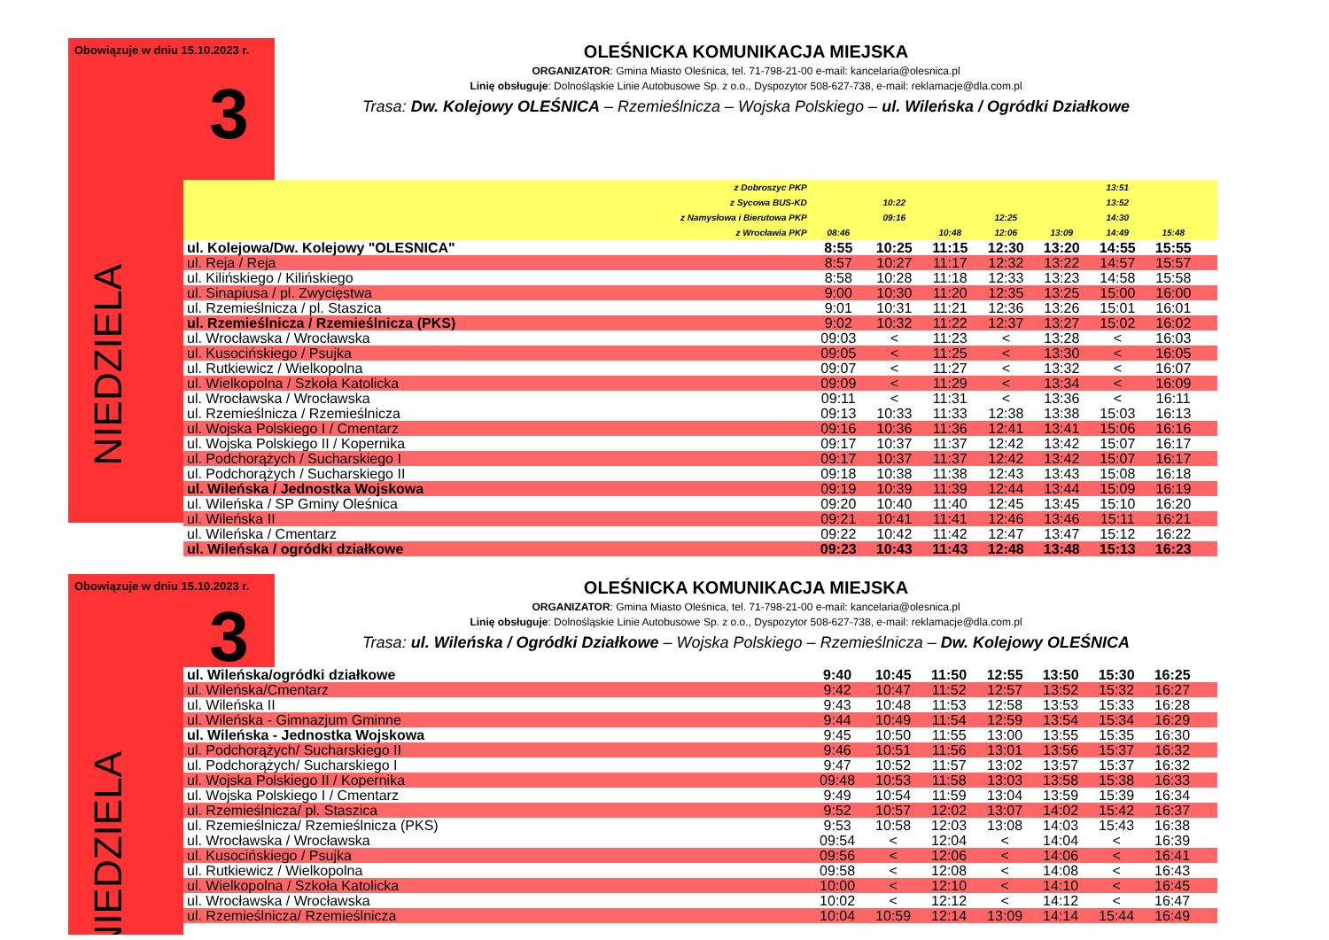Obowiązuje w dniu 15.10.2023 r.
NIEDZIELA
3
OLEŚNICKA KOMUNIKACJA MIEJSKA
ORGANIZATOR: Gmina Miasto Oleśnica, tel. 71-798-21-00 e-mail: kancelaria@olesnica.pl
Linię obsługuje: Dolnośląskie Linie Autobusowe Sp. z o.o., Dyspozytor 508-627-738, e-mail: reklamacje@dla.com.pl
Trasa: Dw. Kolejowy OLEŚNICA – Rzemieślnicza – Wojska Polskiego – ul. Wileńska / Ogródki Działkowe
| z Dobroszyc PKP | | | | | | 13:51 | | |
| z Sycowa BUS-KD | | 10:22 | | | | 13:52 | | |
| z Namysłowa i Bierutowa PKP | | 09:16 | | 12:25 | | 14:30 | | |
| z Wrocławia PKP | 08:46 | | 10:48 | 12:06 | 13:09 | 14:49 | 15:48 | |
| ul. Kolejowa/Dw. Kolejowy "OLESNICA" | 8:55 | 10:25 | 11:15 | 12:30 | 13:20 | 14:55 | 15:55 | |
| ul. Reja / Reja | 8:57 | 10:27 | 11:17 | 12:32 | 13:22 | 14:57 | 15:57 | |
| ul. Kilińskiego / Kilińskiego | 8:58 | 10:28 | 11:18 | 12:33 | 13:23 | 14:58 | 15:58 | |
| ul. Sinapiusa / pl. Zwycięstwa | 9:00 | 10:30 | 11:20 | 12:35 | 13:25 | 15:00 | 16:00 | |
| ul. Rzemieślnicza / pl. Staszica | 9:01 | 10:31 | 11:21 | 12:36 | 13:26 | 15:01 | 16:01 | |
| ul. Rzemieślnicza / Rzemieślnicza (PKS) | 9:02 | 10:32 | 11:22 | 12:37 | 13:27 | 15:02 | 16:02 | |
| ul. Wrocławska / Wrocławska | 09:03 | < | 11:23 | < | 13:28 | < | 16:03 | |
| ul. Kusocińskiego / Psujka | 09:05 | < | 11:25 | < | 13:30 | < | 16:05 | |
| ul. Rutkiewicz / Wielkopolna | 09:07 | < | 11:27 | < | 13:32 | < | 16:07 | |
| ul. Wielkopolna / Szkoła Katolicka | 09:09 | < | 11:29 | < | 13:34 | < | 16:09 | |
| ul. Wrocławska / Wrocławska | 09:11 | < | 11:31 | < | 13:36 | < | 16:11 | |
| ul. Rzemieślnicza / Rzemieślnicza | 09:13 | 10:33 | 11:33 | 12:38 | 13:38 | 15:03 | 16:13 | |
| ul. Wojska Polskiego I / Cmentarz | 09:16 | 10:36 | 11:36 | 12:41 | 13:41 | 15:06 | 16:16 | |
| ul. Wojska Polskiego II / Kopernika | 09:17 | 10:37 | 11:37 | 12:42 | 13:42 | 15:07 | 16:17 | |
| ul. Podchorążych / Sucharskiego I | 09:17 | 10:37 | 11:37 | 12:42 | 13:42 | 15:07 | 16:17 | |
| ul. Podchorążych / Sucharskiego II | 09:18 | 10:38 | 11:38 | 12:43 | 13:43 | 15:08 | 16:18 | |
| ul. Wileńska / Jednostka Wojskowa | 09:19 | 10:39 | 11:39 | 12:44 | 13:44 | 15:09 | 16:19 | |
| ul. Wileńska / SP Gminy Oleśnica | 09:20 | 10:40 | 11:40 | 12:45 | 13:45 | 15:10 | 16:20 | |
| ul. Wileńska II | 09:21 | 10:41 | 11:41 | 12:46 | 13:46 | 15:11 | 16:21 | |
| ul. Wileńska / Cmentarz | 09:22 | 10:42 | 11:42 | 12:47 | 13:47 | 15:12 | 16:22 | |
| ul. Wileńska / ogródki działkowe | 09:23 | 10:43 | 11:43 | 12:48 | 13:48 | 15:13 | 16:23 | |
Obowiązuje w dniu 15.10.2023 r.
NIEDZIELA
3
OLEŚNICKA KOMUNIKACJA MIEJSKA
ORGANIZATOR: Gmina Miasto Oleśnica, tel. 71-798-21-00 e-mail: kancelaria@olesnica.pl
Linię obsługuje: Dolnośląskie Linie Autobusowe Sp. z o.o., Dyspozytor 508-627-738, e-mail: reklamacje@dla.com.pl
Trasa: ul. Wileńska / Ogródki Działkowe – Wojska Polskiego – Rzemieślnicza – Dw. Kolejowy OLEŚNICA
| ul. Wileńska/ogródki działkowe | 9:40 | 10:45 | 11:50 | 12:55 | 13:50 | 15:30 | 16:25 | |
| ul. Wileńska/Cmentarz | 9:42 | 10:47 | 11:52 | 12:57 | 13:52 | 15:32 | 16:27 | |
| ul. Wileńska II | 9:43 | 10:48 | 11:53 | 12:58 | 13:53 | 15:33 | 16:28 | |
| ul. Wileńska - Gimnazjum Gminne | 9:44 | 10:49 | 11:54 | 12:59 | 13:54 | 15:34 | 16:29 | |
| ul. Wileńska - Jednostka Wojskowa | 9:45 | 10:50 | 11:55 | 13:00 | 13:55 | 15:35 | 16:30 | |
| ul. Podchorążych/ Sucharskiego II | 9:46 | 10:51 | 11:56 | 13:01 | 13:56 | 15:37 | 16:32 | |
| ul. Podchorążych/ Sucharskiego I | 9:47 | 10:52 | 11:57 | 13:02 | 13:57 | 15:37 | 16:32 | |
| ul. Wojska Polskiego II / Kopernika | 09:48 | 10:53 | 11:58 | 13:03 | 13:58 | 15:38 | 16:33 | |
| ul. Wojska Polskiego I / Cmentarz | 9:49 | 10:54 | 11:59 | 13:04 | 13:59 | 15:39 | 16:34 | |
| ul. Rzemieślnicza/ pl. Staszica | 9:52 | 10:57 | 12:02 | 13:07 | 14:02 | 15:42 | 16:37 | |
| ul. Rzemieślnicza/ Rzemieślnicza (PKS) | 9:53 | 10:58 | 12:03 | 13:08 | 14:03 | 15:43 | 16:38 | |
| ul. Wrocławska / Wrocławska | 09:54 | < | 12:04 | < | 14:04 | < | 16:39 | |
| ul. Kusocińskiego / Psujka | 09:56 | < | 12:06 | < | 14:06 | < | 16:41 | |
| ul. Rutkiewicz / Wielkopolna | 09:58 | < | 12:08 | < | 14:08 | < | 16:43 | |
| ul. Wielkopolna / Szkoła Katolicka | 10:00 | < | 12:10 | < | 14:10 | < | 16:45 | |
| ul. Wrocławska / Wrocławska | 10:02 | < | 12:12 | < | 14:12 | < | 16:47 | |
| ul. Rzemieślnicza/ Rzemieślnicza | 10:04 | 10:59 | 12:14 | 13:09 | 14:14 | 15:44 | 16:49 | |